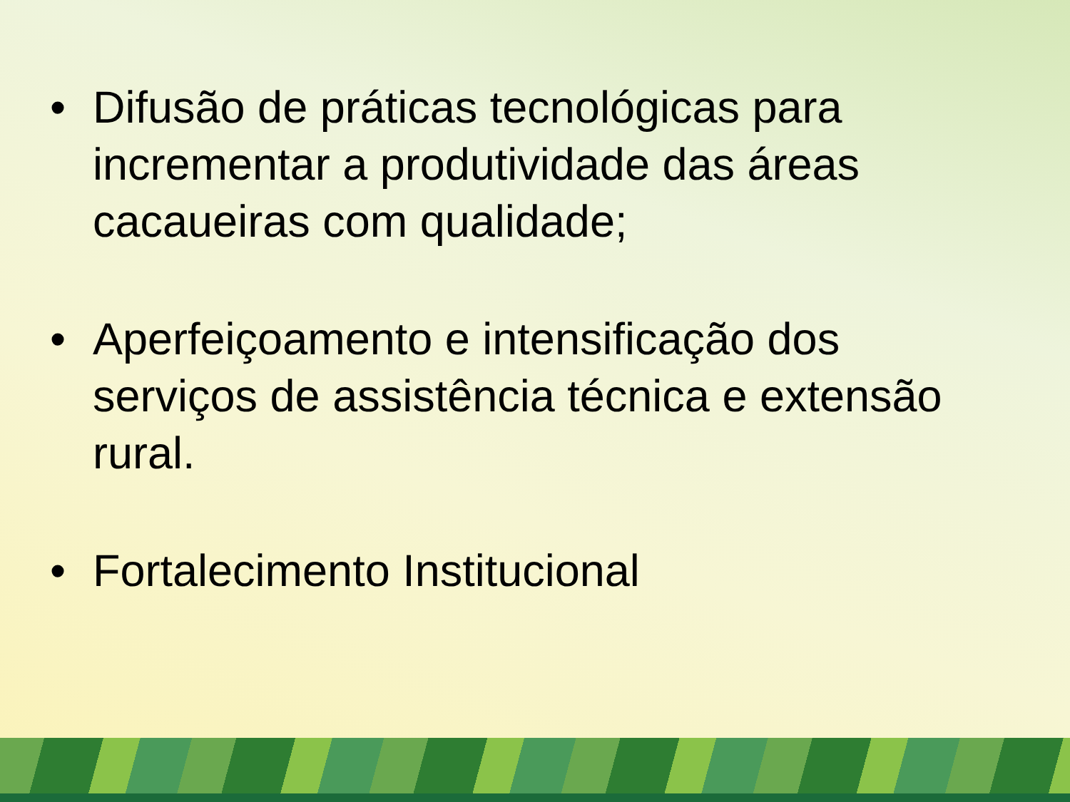• Difusão de práticas tecnológicas para incrementar a produtividade das áreas cacaueiras com qualidade;
• Aperfeiçoamento e intensificação dos serviços de assistência técnica e extensão rural.
• Fortalecimento Institucional